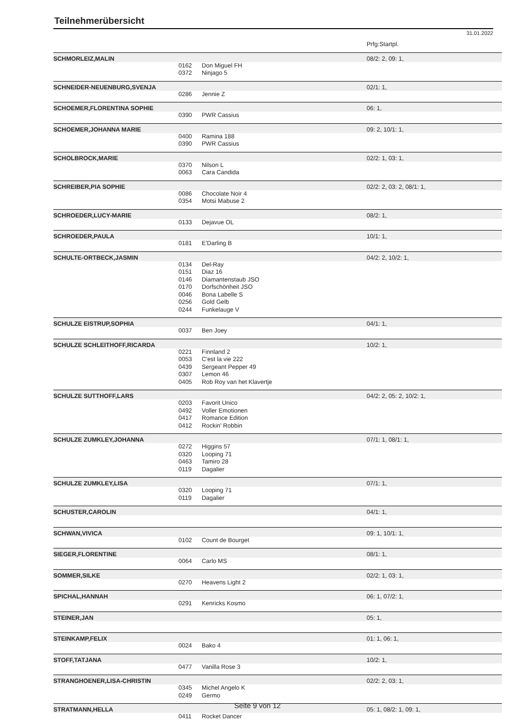Teilnehmerübersicht
31.01.2022
| | | | Prfg:Startpl. |
| SCHMORLEIZ,MALIN | | | 08/2: 2, 09: 1, |
| | 0162 | Don Miguel FH | |
| | 0372 | Ninjago 5 | |
| SCHNEIDER-NEUENBURG,SVENJA | | | 02/1: 1, |
| | 0286 | Jennie Z | |
| SCHOEMER,FLORENTINA SOPHIE | | | 06: 1, |
| | 0390 | PWR Cassius | |
| SCHOEMER,JOHANNA MARIE | | | 09: 2, 10/1: 1, |
| | 0400 | Ramina 188 | |
| | 0390 | PWR Cassius | |
| SCHOLBROCK,MARIE | | | 02/2: 1, 03: 1, |
| | 0370 | Nilson L | |
| | 0063 | Cara Candida | |
| SCHREIBER,PIA SOPHIE | | | 02/2: 2, 03: 2, 08/1: 1, |
| | 0086 | Chocolate Noir 4 | |
| | 0354 | Motsi Mabuse 2 | |
| SCHROEDER,LUCY-MARIE | | | 08/2: 1, |
| | 0133 | Dejavue OL | |
| SCHROEDER,PAULA | | | 10/1: 1, |
| | 0181 | E'Darling B | |
| SCHULTE-ORTBECK,JASMIN | | | 04/2: 2, 10/2: 1, |
| | 0134 | Del-Ray | |
| | 0151 | Diaz 16 | |
| | 0146 | Diamantenstaub JSO | |
| | 0170 | Dorfschönheit JSO | |
| | 0046 | Bona Labelle S | |
| | 0256 | Gold Gelb | |
| | 0244 | Funkelauge V | |
| SCHULZE EISTRUP,SOPHIA | | | 04/1: 1, |
| | 0037 | Ben Joey | |
| SCHULZE SCHLEITHOFF,RICARDA | | | 10/2: 1, |
| | 0221 | Finnland 2 | |
| | 0053 | C'est la vie 222 | |
| | 0439 | Sergeant Pepper 49 | |
| | 0307 | Lemon 46 | |
| | 0405 | Rob Roy van het Klavertje | |
| SCHULZE SUTTHOFF,LARS | | | 04/2: 2, 05: 2, 10/2: 1, |
| | 0203 | Favorit Unico | |
| | 0492 | Voller Emotionen | |
| | 0417 | Romance Edition | |
| | 0412 | Rockin' Robbin | |
| SCHULZE ZUMKLEY,JOHANNA | | | 07/1: 1, 08/1: 1, |
| | 0272 | Higgins 57 | |
| | 0320 | Looping 71 | |
| | 0463 | Tamiro 28 | |
| | 0119 | Dagalier | |
| SCHULZE ZUMKLEY,LISA | | | 07/1: 1, |
| | 0320 | Looping 71 | |
| | 0119 | Dagalier | |
| SCHUSTER,CAROLIN | | | 04/1: 1, |
| SCHWAN,VIVICA | | | 09: 1, 10/1: 1, |
| | 0102 | Count de Bourget | |
| SIEGER,FLORENTINE | | | 08/1: 1, |
| | 0064 | Carlo MS | |
| SOMMER,SILKE | | | 02/2: 1, 03: 1, |
| | 0270 | Heavens Light 2 | |
| SPICHAL,HANNAH | | | 06: 1, 07/2: 1, |
| | 0291 | Kenricks Kosmo | |
| STEINER,JAN | | | 05: 1, |
| STEINKAMP,FELIX | | | 01: 1, 06: 1, |
| | 0024 | Bako 4 | |
| STOFF,TATJANA | | | 10/2: 1, |
| | 0477 | Vanilla Rose 3 | |
| STRANGHOENER,LISA-CHRISTIN | | | 02/2: 2, 03: 1, |
| | 0345 | Michel Angelo K | |
| | 0249 | Germo | |
| STRATMANN,HELLA | | | 05: 1, 08/2: 1, 09: 1, |
| | 0411 | Rocket Dancer | |
Seite 9 von 12